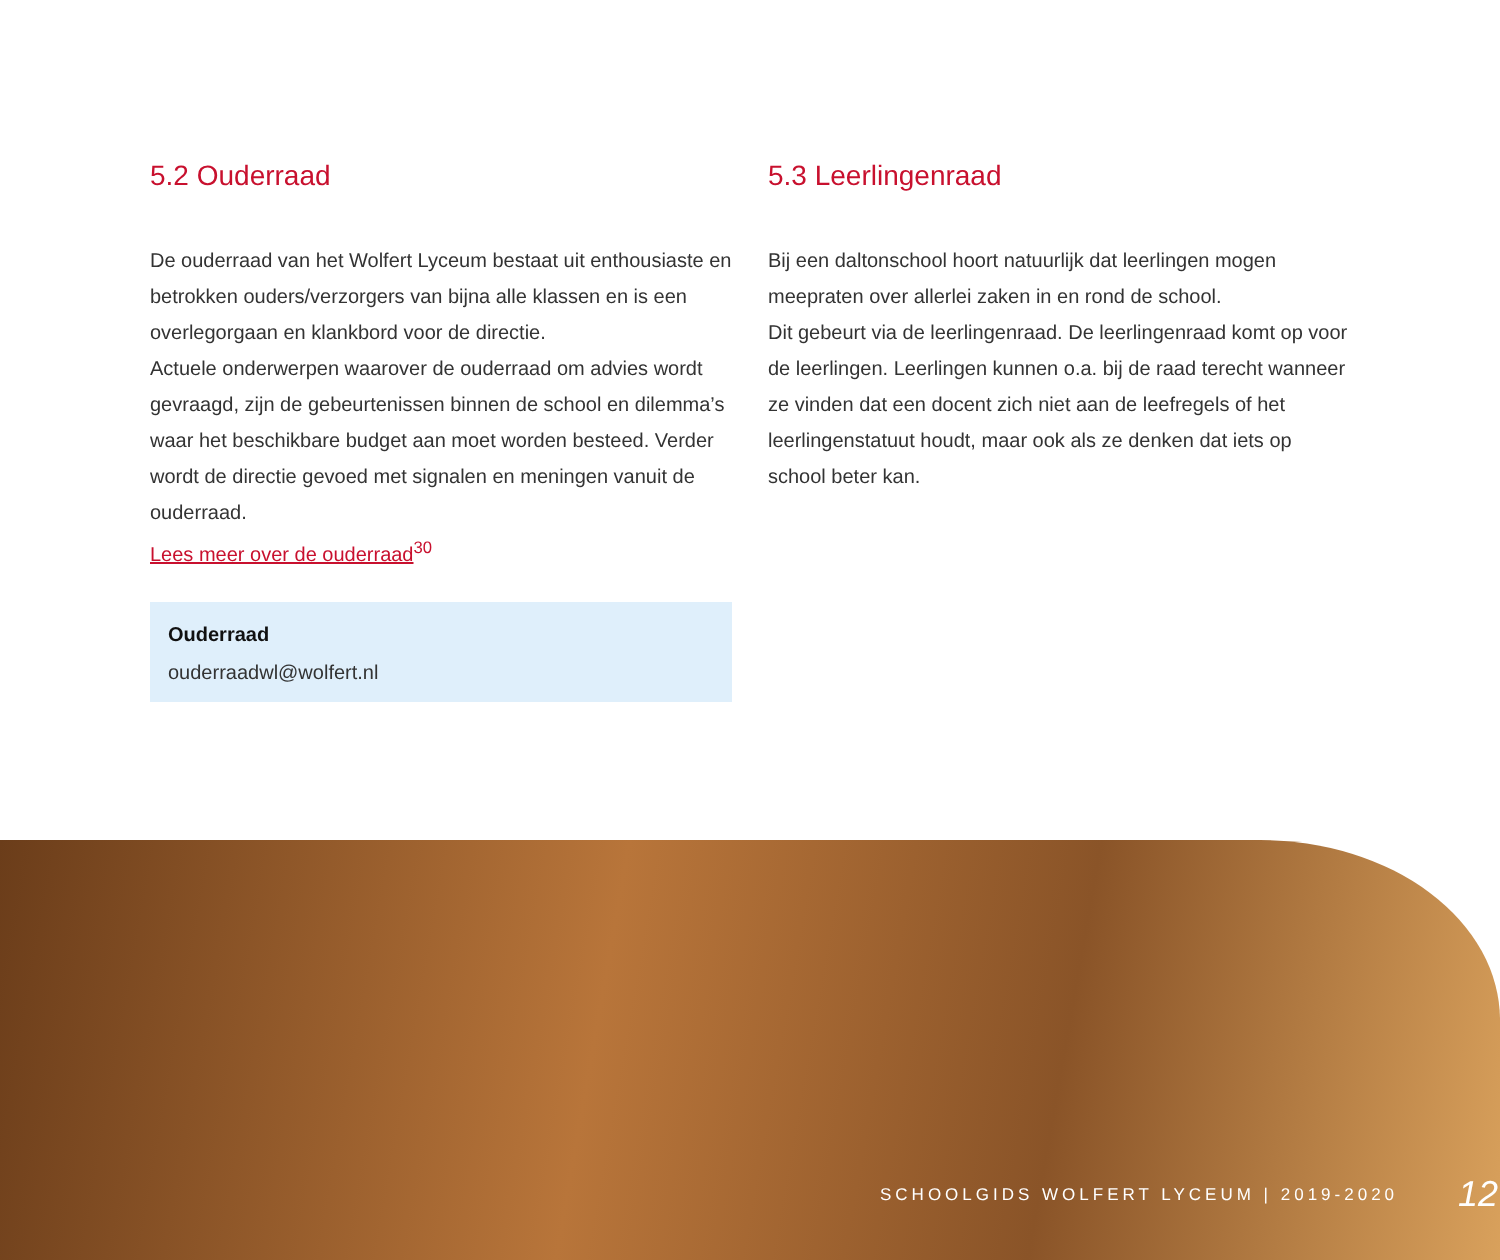5.2 Ouderraad
De ouderraad van het Wolfert Lyceum bestaat uit enthousiaste en betrokken ouders/verzorgers van bijna alle klassen en is een overlegorgaan en klankbord voor de directie.
Actuele onderwerpen waarover de ouderraad om advies wordt gevraagd, zijn de gebeurtenissen binnen de school en dilemma’s waar het beschikbare budget aan moet worden besteed. Verder wordt de directie gevoed met signalen en meningen vanuit de ouderraad.
Lees meer over de ouderraad<sup>30</sup>
Ouderraad
ouderraadwl@wolfert.nl
5.3 Leerlingenraad
Bij een daltonschool hoort natuurlijk dat leerlingen mogen meepraten over allerlei zaken in en rond de school.
Dit gebeurt via de leerlingenraad. De leerlingenraad komt op voor de leerlingen. Leerlingen kunnen o.a. bij de raad terecht wanneer ze vinden dat een docent zich niet aan de leefregels of het leerlingenstatuut houdt, maar ook als ze denken dat iets op school beter kan.
SCHOOLGIDS WOLFERT LYCEUM | 2019-2020 12